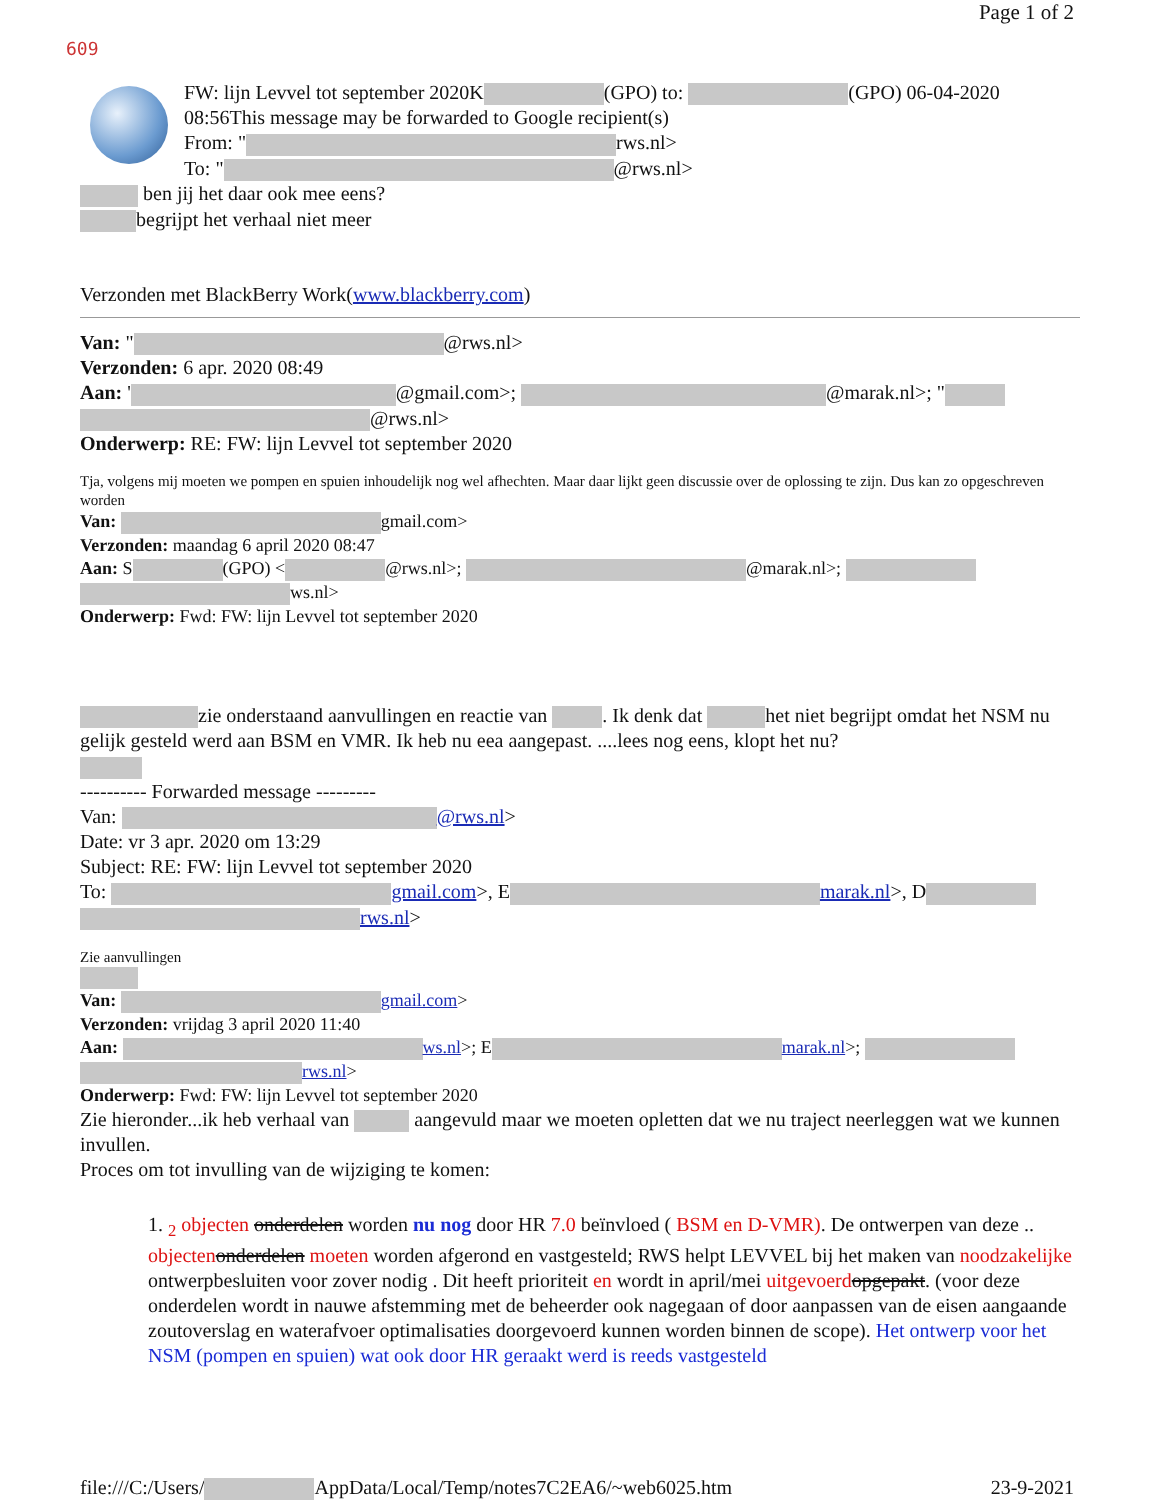Page 1 of 2
609
FW: lijn Levvel tot september 2020K (GPO) to: (GPO) 06-04-2020 08:56This message may be forwarded to Google recipient(s)
From: " rws.nl>
To: " @rws.nl>
ben jij het daar ook mee eens?
begrijpt het verhaal niet meer
Verzonden met BlackBerry Work(www.blackberry.com)
Van: " @rws.nl>
Verzonden: 6 apr. 2020 08:49
Aan: ' @gmail.com>; @marak.nl>; "
@rws.nl>
Onderwerp: RE: FW: lijn Levvel tot september 2020
Tja, volgens mij moeten we pompen en spuien inhoudelijk nog wel afhechten. Maar daar lijkt geen discussie over de oplossing te zijn. Dus kan zo opgeschreven worden
Van: gmail.com>
Verzonden: maandag 6 april 2020 08:47
Aan: S (GPO) < @rws.nl>; @marak.nl>;
ws.nl>
Onderwerp: Fwd: FW: lijn Levvel tot september 2020
zie onderstaand aanvullingen en reactie van . Ik denk dat het niet begrijpt omdat het NSM nu gelijk gesteld werd aan BSM en VMR. Ik heb nu eea aangepast. ....lees nog eens, klopt het nu?
---------- Forwarded message ---------
Van: @rws.nl>
Date: vr 3 apr. 2020 om 13:29
Subject: RE: FW: lijn Levvel tot september 2020
To: gmail.com>, E marak.nl>, D
rws.nl>
Zie aanvullingen
Van: gmail.com>
Verzonden: vrijdag 3 april 2020 11:40
Aan: ws.nl>; E marak.nl>;
rws.nl>
Onderwerp: Fwd: FW: lijn Levvel tot september 2020
Zie hieronder...ik heb verhaal van aangevuld maar we moeten opletten dat we nu traject neerleggen wat we kunnen invullen.
Proces om tot invulling van de wijziging te komen:
1. <sub>2</sub> objecten onderdelen worden nu nog door HR 7.0 beïnvloed ( BSM en D-VMR). De ontwerpen van deze .. objecten onderdelen moeten worden afgerond en vastgesteld; RWS helpt LEVVEL bij het maken van noodzakelijke ontwerpbesluiten voor zover nodig . Dit heeft prioriteit en wordt in april/mei uitgevoerd opgepakt. (voor deze onderdelen wordt in nauwe afstemming met de beheerder ook nagegaan of door aanpassen van de eisen aangaande zoutoverslag en waterafvoer optimalisaties doorgevoerd kunnen worden binnen de scope). Het ontwerp voor het NSM (pompen en spuien) wat ook door HR geraakt werd is reeds vastgesteld
file:///C:/Users/ AppData/Local/Temp/notes7C2EA6/~web6025.htm 23-9-2021